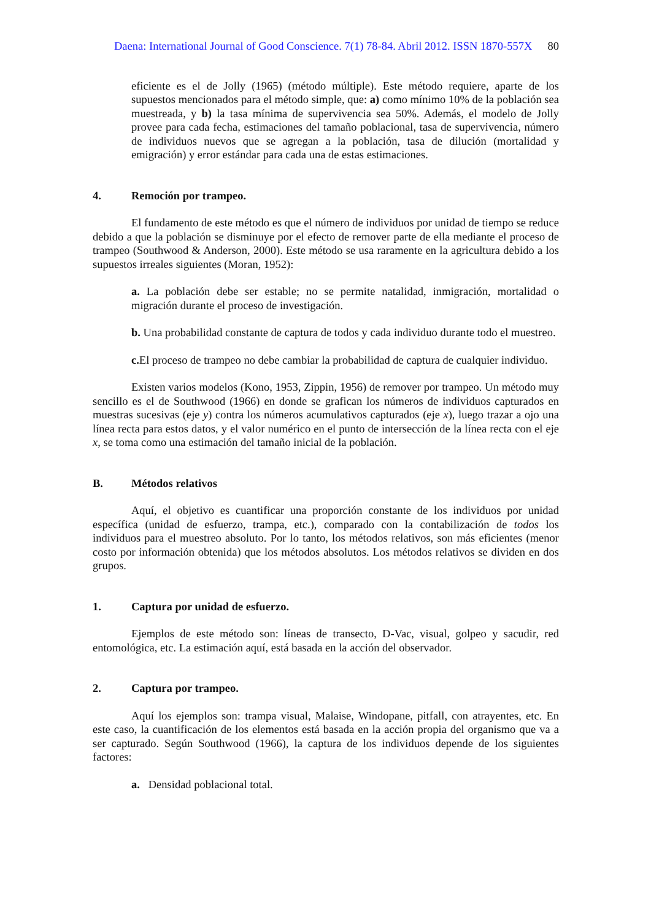Daena: International Journal of Good Conscience. 7(1) 78-84. Abril 2012. ISSN 1870-557X 80
eficiente es el de Jolly (1965) (método múltiple). Este método requiere, aparte de los supuestos mencionados para el método simple, que: a) como mínimo 10% de la población sea muestreada, y b) la tasa mínima de supervivencia sea 50%. Además, el modelo de Jolly provee para cada fecha, estimaciones del tamaño poblacional, tasa de supervivencia, número de individuos nuevos que se agregan a la población, tasa de dilución (mortalidad y emigración) y error estándar para cada una de estas estimaciones.
4. Remoción por trampeo.
El fundamento de este método es que el número de individuos por unidad de tiempo se reduce debido a que la población se disminuye por el efecto de remover parte de ella mediante el proceso de trampeo (Southwood & Anderson, 2000). Este método se usa raramente en la agricultura debido a los supuestos irreales siguientes (Moran, 1952):
a. La población debe ser estable; no se permite natalidad, inmigración, mortalidad o migración durante el proceso de investigación.
b. Una probabilidad constante de captura de todos y cada individuo durante todo el muestreo.
c. El proceso de trampeo no debe cambiar la probabilidad de captura de cualquier individuo.
Existen varios modelos (Kono, 1953, Zippin, 1956) de remover por trampeo. Un método muy sencillo es el de Southwood (1966) en donde se grafican los números de individuos capturados en muestras sucesivas (eje y) contra los números acumulativos capturados (eje x), luego trazar a ojo una línea recta para estos datos, y el valor numérico en el punto de intersección de la línea recta con el eje x, se toma como una estimación del tamaño inicial de la población.
B. Métodos relativos
Aquí, el objetivo es cuantificar una proporción constante de los individuos por unidad específica (unidad de esfuerzo, trampa, etc.), comparado con la contabilización de todos los individuos para el muestreo absoluto. Por lo tanto, los métodos relativos, son más eficientes (menor costo por información obtenida) que los métodos absolutos. Los métodos relativos se dividen en dos grupos.
1. Captura por unidad de esfuerzo.
Ejemplos de este método son: líneas de transecto, D-Vac, visual, golpeo y sacudir, red entomológica, etc. La estimación aquí, está basada en la acción del observador.
2. Captura por trampeo.
Aquí los ejemplos son: trampa visual, Malaise, Windopane, pitfall, con atrayentes, etc. En este caso, la cuantificación de los elementos está basada en la acción propia del organismo que va a ser capturado. Según Southwood (1966), la captura de los individuos depende de los siguientes factores:
a. Densidad poblacional total.